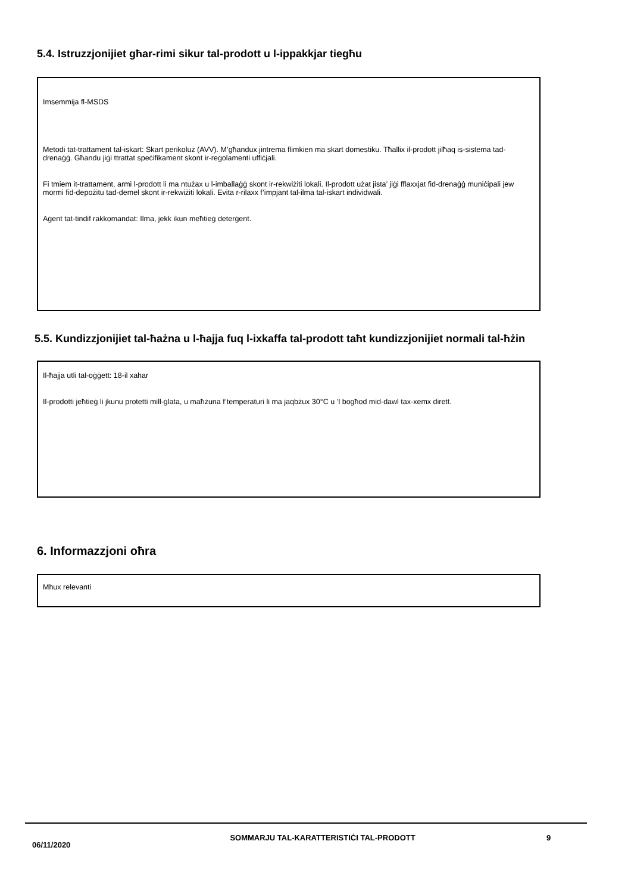5.4. Istruzzjonijiet għar-rimi sikur tal-prodott u l-ippakkjar tiegħu
Imsemmija fl-MSDS
Metodi tat-trattament tal-iskart: Skart perikoluż (AVV). M’għandux jintrema flimkien ma skart domestiku. Tħallix il-prodott jilħaq is-sistema tad-drenaġġ. Għandu jiġi ttrattat speċifikament skont ir-regolamenti uffiċjali.
Fi tmiem it-trattament, armi l-prodott li ma ntużax u l-imballaġġ skont ir-rekwiżiti lokali. Il-prodott użat jista’ jiġi fflaxxjat fid-drenaġġ muniċipali jew mormi fid-depożitu tad-demel skont ir-rekwiżiti lokali. Evita r-rilaxx f’impjant tal-ilma tal-iskart individwali.
Aġent tat-tindif rakkomandat: Ilma, jekk ikun meħtieġ deterġent.
5.5. Kundizzjonijiet tal-ħażna u l-ħajja fuq l-ixkaffa tal-prodott taħt kundizzjonijiet normali tal-ħżin
Il-ħajja utli tal-oġġett: 18-il xahar
Il-prodotti jeħtieġ li jkunu protetti mill-ġlata, u maħżuna f’temperaturi li ma jaqbżux 30°C u ’l bogħod mid-dawl tax-xemx dirett.
6. Informazzjoni oħra
Mhux relevanti
06/11/2020
SOMMARJU TAL-KARATTERISTIĊI TAL-PRODOTT 9